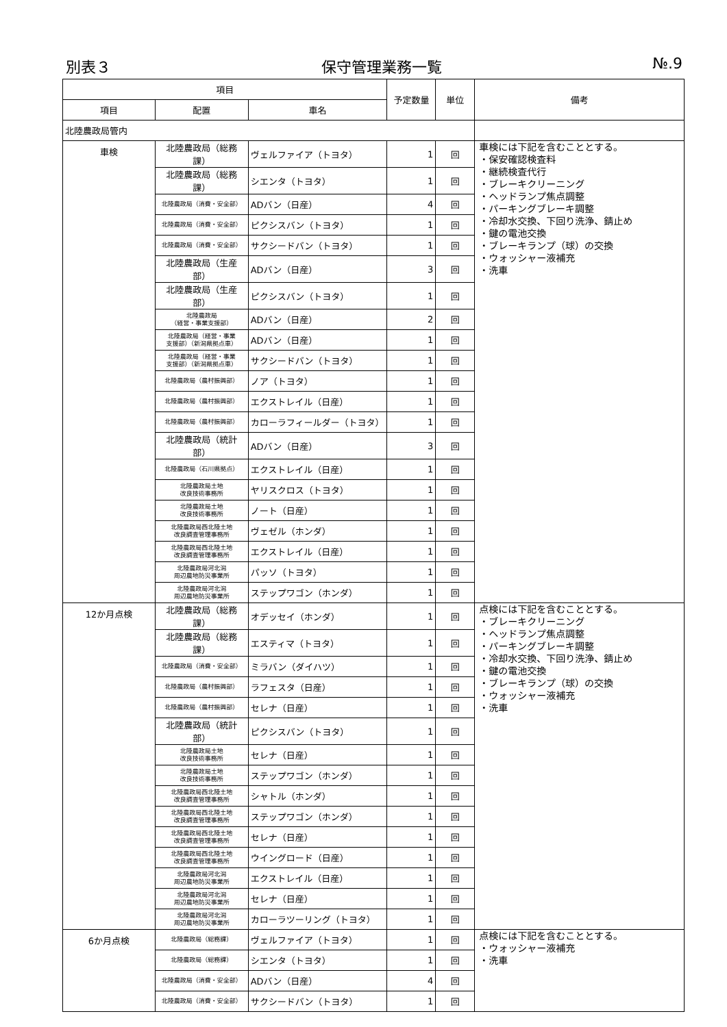別表３ 保守管理業務一覧 №.9
| 項目 | | | 予定数量 | 単位 | 備考 |
| --- | --- | --- | --- | --- | --- |
| 項目 | 配置 | 車名 | | | |
| 北陸農政局管内 | | | | | |
| 車検 | 北陸農政局（総務課） | ヴェルファイア（トヨタ） | 1 | 回 | 車検には下記を含むこととする。 ・保安確認検査料 ・継続検査代行 ・ブレーキクリーニング ・ヘッドランプ焦点調整 ・パーキングブレーキ調整 ・冷却水交換、下回り洗浄、錆止め ・鍵の電池交換 ・ブレーキランプ（球）の交換 ・ウォッシャー液補充 ・洗車 |
| | 北陸農政局（総務課） | シエンタ（トヨタ） | 1 | 回 | |
| | 北陸農政局（消費・安全部） | ADバン（日産） | 4 | 回 | |
| | 北陸農政局（消費・安全部） | ピクシスバン（トヨタ） | 1 | 回 | |
| | 北陸農政局（消費・安全部） | サクシードバン（トヨタ） | 1 | 回 | |
| | 北陸農政局（生産部） | ADバン（日産） | 3 | 回 | |
| | 北陸農政局（生産部） | ピクシスバン（トヨタ） | 1 | 回 | |
| | 北陸農政局 （経営・事業支援部） | ADバン（日産） | 2 | 回 | |
| | 北陸農政局（経営・事業 支援部）（新潟県拠点車） | ADバン（日産） | 1 | 回 | |
| | 北陸農政局（経営・事業 支援部）（新潟県拠点車） | サクシードバン（トヨタ） | 1 | 回 | |
| | 北陸農政局（農村振興部） | ノア（トヨタ） | 1 | 回 | |
| | 北陸農政局（農村振興部） | エクストレイル（日産） | 1 | 回 | |
| | 北陸農政局（農村振興部） | カローラフィールダー（トヨタ） | 1 | 回 | |
| | 北陸農政局（統計部） | ADバン（日産） | 3 | 回 | |
| | 北陸農政局（石川県拠点） | エクストレイル（日産） | 1 | 回 | |
| | 北陸農政局土地 改良技術事務所 | ヤリスクロス（トヨタ） | 1 | 回 | |
| | 北陸農政局土地 改良技術事務所 | ノート（日産） | 1 | 回 | |
| | 北陸農政局西北陸土地 改良調査管理事務所 | ヴェゼル（ホンダ） | 1 | 回 | |
| | 北陸農政局西北陸土地 改良調査管理事務所 | エクストレイル（日産） | 1 | 回 | |
| | 北陸農政局河北潟 周辺農地防災事業所 | パッソ（トヨタ） | 1 | 回 | |
| | 北陸農政局河北潟 周辺農地防災事業所 | ステップワゴン（ホンダ） | 1 | 回 | |
| 12か月点検 | 北陸農政局（総務課） | オデッセイ（ホンダ） | 1 | 回 | 点検には下記を含むこととする。 ・ブレーキクリーニング ・ヘッドランプ焦点調整 ・パーキングブレーキ調整 ・冷却水交換、下回り洗浄、錆止め ・鍵の電池交換 ・ブレーキランプ（球）の交換 ・ウォッシャー液補充 ・洗車 |
| | 北陸農政局（総務課） | エスティマ（トヨタ） | 1 | 回 | |
| | 北陸農政局（消費・安全部） | ミラバン（ダイハツ） | 1 | 回 | |
| | 北陸農政局（農村振興部） | ラフェスタ（日産） | 1 | 回 | |
| | 北陸農政局（農村振興部） | セレナ（日産） | 1 | 回 | |
| | 北陸農政局（統計部） | ピクシスバン（トヨタ） | 1 | 回 | |
| | 北陸農政局土地 改良技術事務所 | セレナ（日産） | 1 | 回 | |
| | 北陸農政局土地 改良技術事務所 | ステップワゴン（ホンダ） | 1 | 回 | |
| | 北陸農政局西北陸土地 改良調査管理事務所 | シャトル（ホンダ） | 1 | 回 | |
| | 北陸農政局西北陸土地 改良調査管理事務所 | ステップワゴン（ホンダ） | 1 | 回 | |
| | 北陸農政局西北陸土地 改良調査管理事務所 | セレナ（日産） | 1 | 回 | |
| | 北陸農政局西北陸土地 改良調査管理事務所 | ウイングロード（日産） | 1 | 回 | |
| | 北陸農政局河北潟 周辺農地防災事業所 | エクストレイル（日産） | 1 | 回 | |
| | 北陸農政局河北潟 周辺農地防災事業所 | セレナ（日産） | 1 | 回 | |
| | 北陸農政局河北潟 周辺農地防災事業所 | カローラツーリング（トヨタ） | 1 | 回 | |
| 6か月点検 | 北陸農政局（総務課） | ヴェルファイア（トヨタ） | 1 | 回 | 点検には下記を含むこととする。 ・ウォッシャー液補充 ・洗車 |
| | 北陸農政局（総務課） | シエンタ（トヨタ） | 1 | 回 | |
| | 北陸農政局（消費・安全部） | ADバン（日産） | 4 | 回 | |
| | 北陸農政局（消費・安全部） | サクシードバン（トヨタ） | 1 | 回 | |